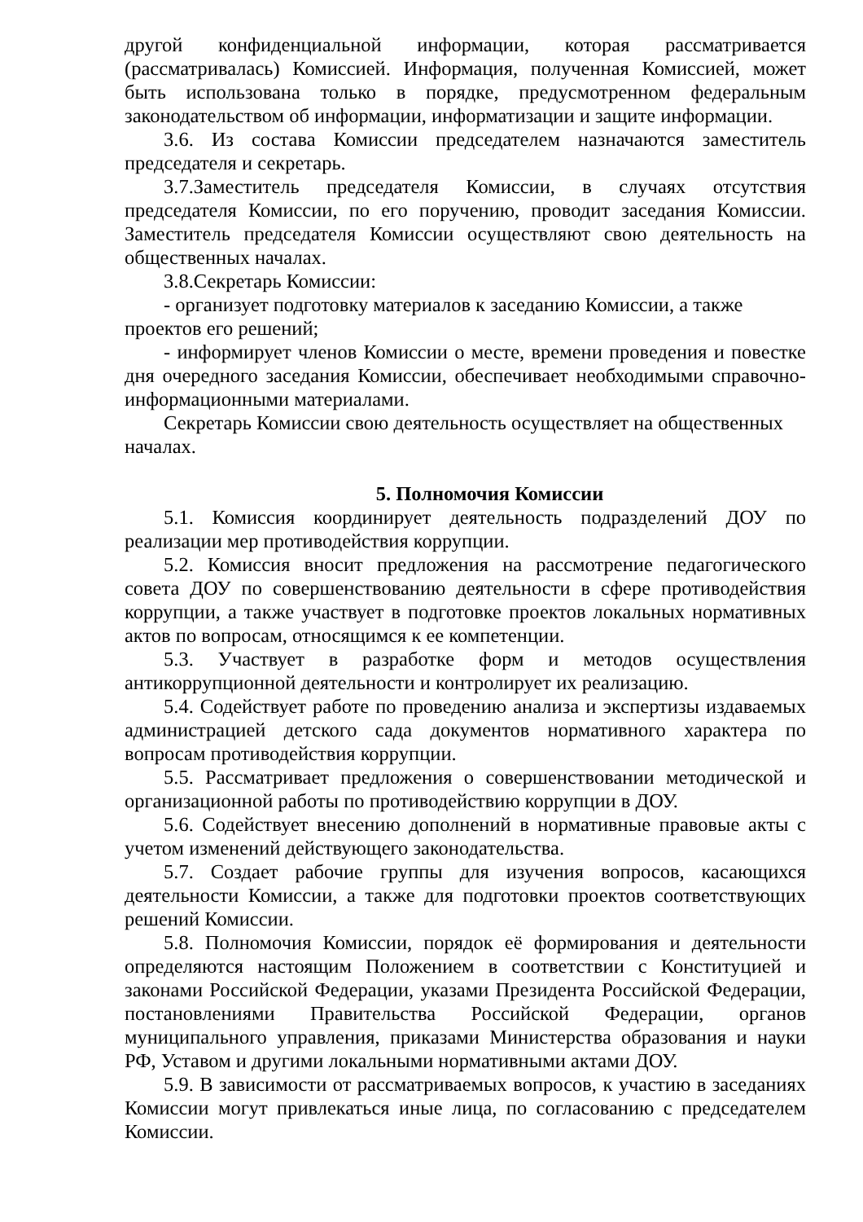другой конфиденциальной информации, которая рассматривается (рассматривалась) Комиссией. Информация, полученная Комиссией, может быть использована только в порядке, предусмотренном федеральным законодательством об информации, информатизации и защите информации.
3.6. Из состава Комиссии председателем назначаются заместитель председателя и секретарь.
3.7.Заместитель председателя Комиссии, в случаях отсутствия председателя Комиссии, по его поручению, проводит заседания Комиссии. Заместитель председателя Комиссии осуществляют свою деятельность на общественных началах.
3.8.Секретарь Комиссии:
- организует подготовку материалов к заседанию Комиссии, а также проектов его решений;
- информирует членов Комиссии о месте, времени проведения и повестке дня очередного заседания Комиссии, обеспечивает необходимыми справочно-информационными материалами.
Секретарь Комиссии свою деятельность осуществляет на общественных началах.
5. Полномочия Комиссии
5.1. Комиссия координирует деятельность подразделений ДОУ по реализации мер противодействия коррупции.
5.2. Комиссия вносит предложения на рассмотрение педагогического совета ДОУ по совершенствованию деятельности в сфере противодействия коррупции, а также участвует в подготовке проектов локальных нормативных актов по вопросам, относящимся к ее компетенции.
5.3. Участвует в разработке форм и методов осуществления антикоррупционной деятельности и контролирует их реализацию.
5.4. Содействует работе по проведению анализа и экспертизы издаваемых администрацией детского сада документов нормативного характера по вопросам противодействия коррупции.
5.5. Рассматривает предложения о совершенствовании методической и организационной работы по противодействию коррупции в ДОУ.
5.6. Содействует внесению дополнений в нормативные правовые акты с учетом изменений действующего законодательства.
5.7. Создает рабочие группы для изучения вопросов, касающихся деятельности Комиссии, а также для подготовки проектов соответствующих решений Комиссии.
5.8. Полномочия Комиссии, порядок её формирования и деятельности определяются настоящим Положением в соответствии с Конституцией и законами Российской Федерации, указами Президента Российской Федерации, постановлениями Правительства Российской Федерации, органов муниципального управления, приказами Министерства образования и науки РФ, Уставом и другими локальными нормативными актами ДОУ.
5.9. В зависимости от рассматриваемых вопросов, к участию в заседаниях Комиссии могут привлекаться иные лица, по согласованию с председателем Комиссии.